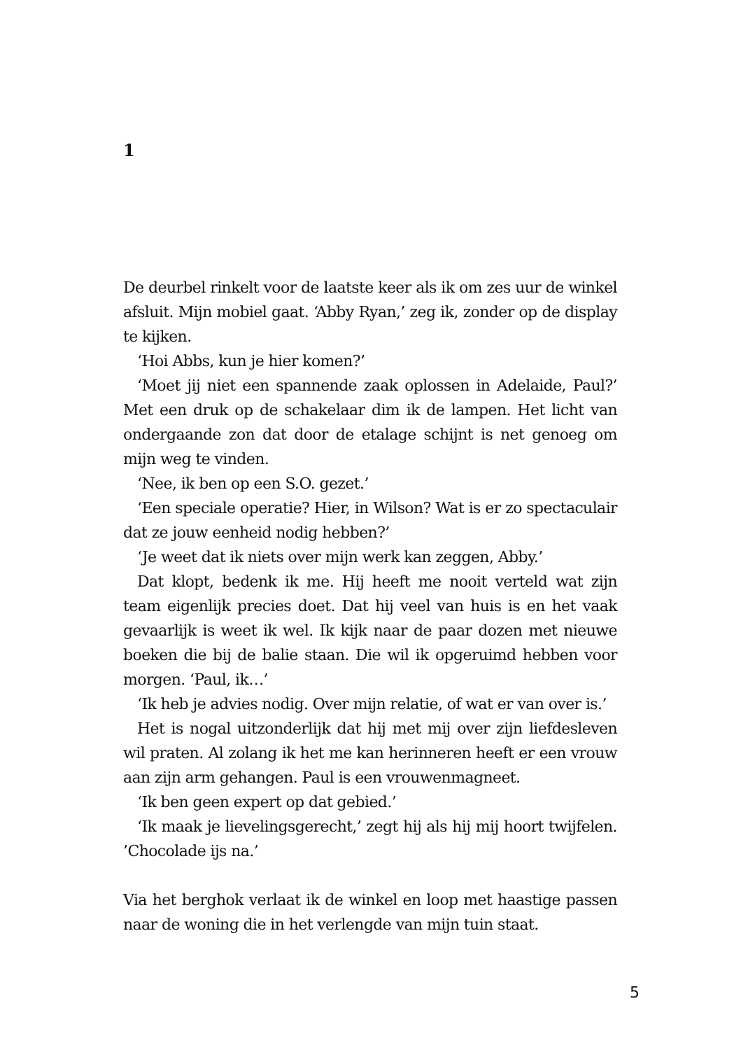1
De deurbel rinkelt voor de laatste keer als ik om zes uur de winkel afsluit. Mijn mobiel gaat. ‘Abby Ryan,’ zeg ik, zonder op de display te kijken.
‘Hoi Abbs, kun je hier komen?’
‘Moet jij niet een spannende zaak oplossen in Adelaide, Paul?’ Met een druk op de schakelaar dim ik de lampen. Het licht van ondergaande zon dat door de etalage schijnt is net genoeg om mijn weg te vinden.
‘Nee, ik ben op een S.O. gezet.’
‘Een speciale operatie? Hier, in Wilson? Wat is er zo spectaculair dat ze jouw eenheid nodig hebben?’
‘Je weet dat ik niets over mijn werk kan zeggen, Abby.’
Dat klopt, bedenk ik me. Hij heeft me nooit verteld wat zijn team eigenlijk precies doet. Dat hij veel van huis is en het vaak gevaarlijk is weet ik wel. Ik kijk naar de paar dozen met nieuwe boeken die bij de balie staan. Die wil ik opgeruimd hebben voor morgen. ‘Paul, ik…’
‘Ik heb je advies nodig. Over mijn relatie, of wat er van over is.’
Het is nogal uitzonderlijk dat hij met mij over zijn liefdesleven wil praten. Al zolang ik het me kan herinneren heeft er een vrouw aan zijn arm gehangen. Paul is een vrouwenmagneet.
‘Ik ben geen expert op dat gebied.’
‘Ik maak je lievelingsgerecht,’ zegt hij als hij mij hoort twijfelen. ’Chocolade ijs na.’
Via het berghok verlaat ik de winkel en loop met haastige passen naar de woning die in het verlengde van mijn tuin staat.
5